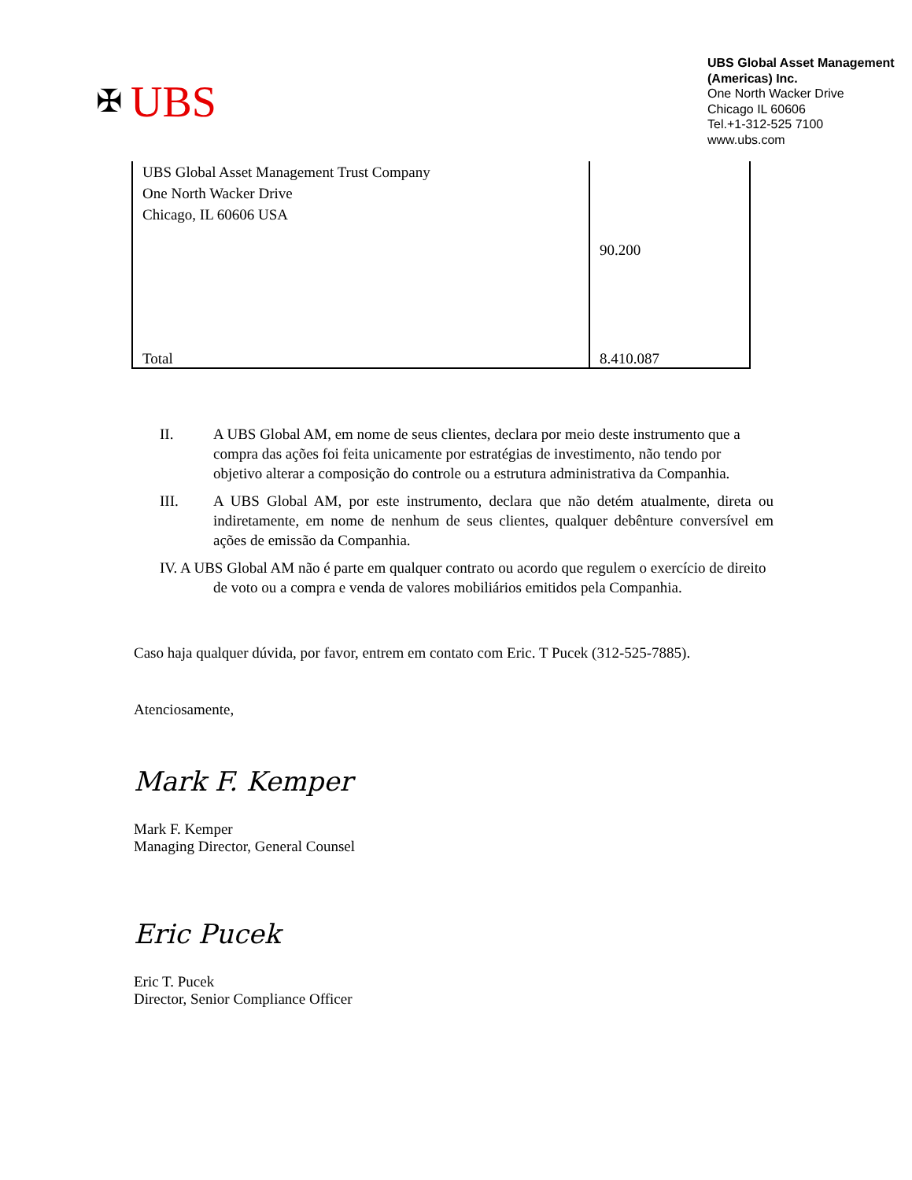✠ UBS
UBS Global Asset Management (Americas) Inc.
One North Wacker Drive
Chicago IL 60606
Tel.+1-312-525 7100
www.ubs.com
| UBS Global Asset Management Trust Company One North Wacker Drive Chicago, IL 60606 USA | 90.200 |
| Total | 8.410.087 |
II. A UBS Global AM, em nome de seus clientes, declara por meio deste instrumento que a compra das ações foi feita unicamente por estratégias de investimento, não tendo por objetivo alterar a composição do controle ou a estrutura administrativa da Companhia.
III. A UBS Global AM, por este instrumento, declara que não detém atualmente, direta ou indiretamente, em nome de nenhum de seus clientes, qualquer debênture conversível em ações de emissão da Companhia.
IV. A UBS Global AM não é parte em qualquer contrato ou acordo que regulem o exercício de direito de voto ou a compra e venda de valores mobiliários emitidos pela Companhia.
Caso haja qualquer dúvida, por favor, entrem em contato com Eric. T Pucek (312-525-7885).
Atenciosamente,
Mark F. Kemper
Mark F. Kemper
Managing Director, General Counsel
Eric Pucek
Eric T. Pucek
Director, Senior Compliance Officer